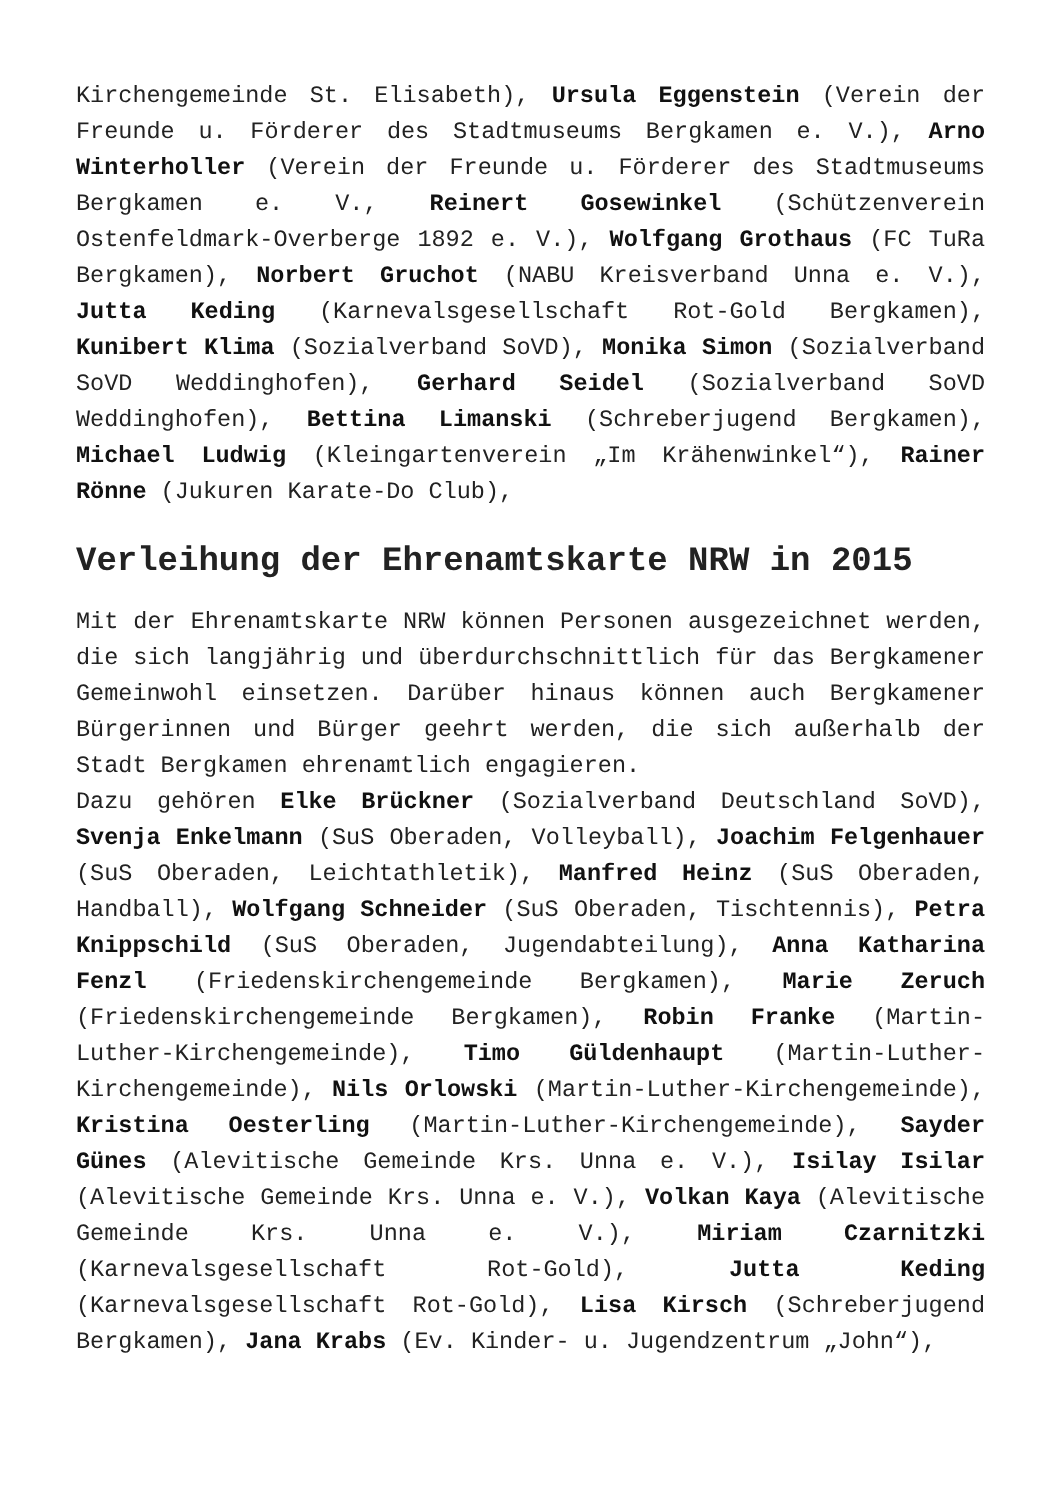Kirchengemeinde St. Elisabeth), Ursula Eggenstein (Verein der Freunde u. Förderer des Stadtmuseums Bergkamen e. V.), Arno Winterholler (Verein der Freunde u. Förderer des Stadtmuseums Bergkamen e. V., Reinert Gosewinkel (Schützenverein Ostenfeldmark-Overberge 1892 e. V.), Wolfgang Grothaus (FC TuRa Bergkamen), Norbert Gruchot (NABU Kreisverband Unna e. V.), Jutta Keding (Karnevalsgesellschaft Rot-Gold Bergkamen), Kunibert Klima (Sozialverband SoVD), Monika Simon (Sozialverband SoVD Weddinghofen), Gerhard Seidel (Sozialverband SoVD Weddinghofen), Bettina Limanski (Schreberjugend Bergkamen), Michael Ludwig (Kleingartenverein „Im Krähenwinkel“), Rainer Rönne (Jukuren Karate-Do Club),
Verleihung der Ehrenamtskarte NRW in 2015
Mit der Ehrenamtskarte NRW können Personen ausgezeichnet werden, die sich langjährig und überdurchschnittlich für das Bergkamener Gemeinwohl einsetzen. Darüber hinaus können auch Bergkamener Bürgerinnen und Bürger geehrt werden, die sich außerhalb der Stadt Bergkamen ehrenamtlich engagieren.
Dazu gehören Elke Brückner (Sozialverband Deutschland SoVD), Svenja Enkelmann (SuS Oberaden, Volleyball), Joachim Felgenhauer (SuS Oberaden, Leichtathletik), Manfred Heinz (SuS Oberaden, Handball), Wolfgang Schneider (SuS Oberaden, Tischtennis), Petra Knippschild (SuS Oberaden, Jugendabteilung), Anna Katharina Fenzl (Friedenskirchengemeinde Bergkamen), Marie Zeruch (Friedenskirchengemeinde Bergkamen), Robin Franke (Martin-Luther-Kirchengemeinde), Timo Güldenhaupt (Martin-Luther-Kirchengemeinde), Nils Orlowski (Martin-Luther-Kirchengemeinde), Kristina Oesterling (Martin-Luther-Kirchengemeinde), Sayder Günes (Alevitische Gemeinde Krs. Unna e. V.), Isilay Isilar (Alevitische Gemeinde Krs. Unna e. V.), Volkan Kaya (Alevitische Gemeinde Krs. Unna e. V.), Miriam Czarnitzki (Karnevalsgesellschaft Rot-Gold), Jutta Keding (Karnevalsgesellschaft Rot-Gold), Lisa Kirsch (Schreberjugend Bergkamen), Jana Krabs (Ev. Kinder- u. Jugendzentrum „John“),